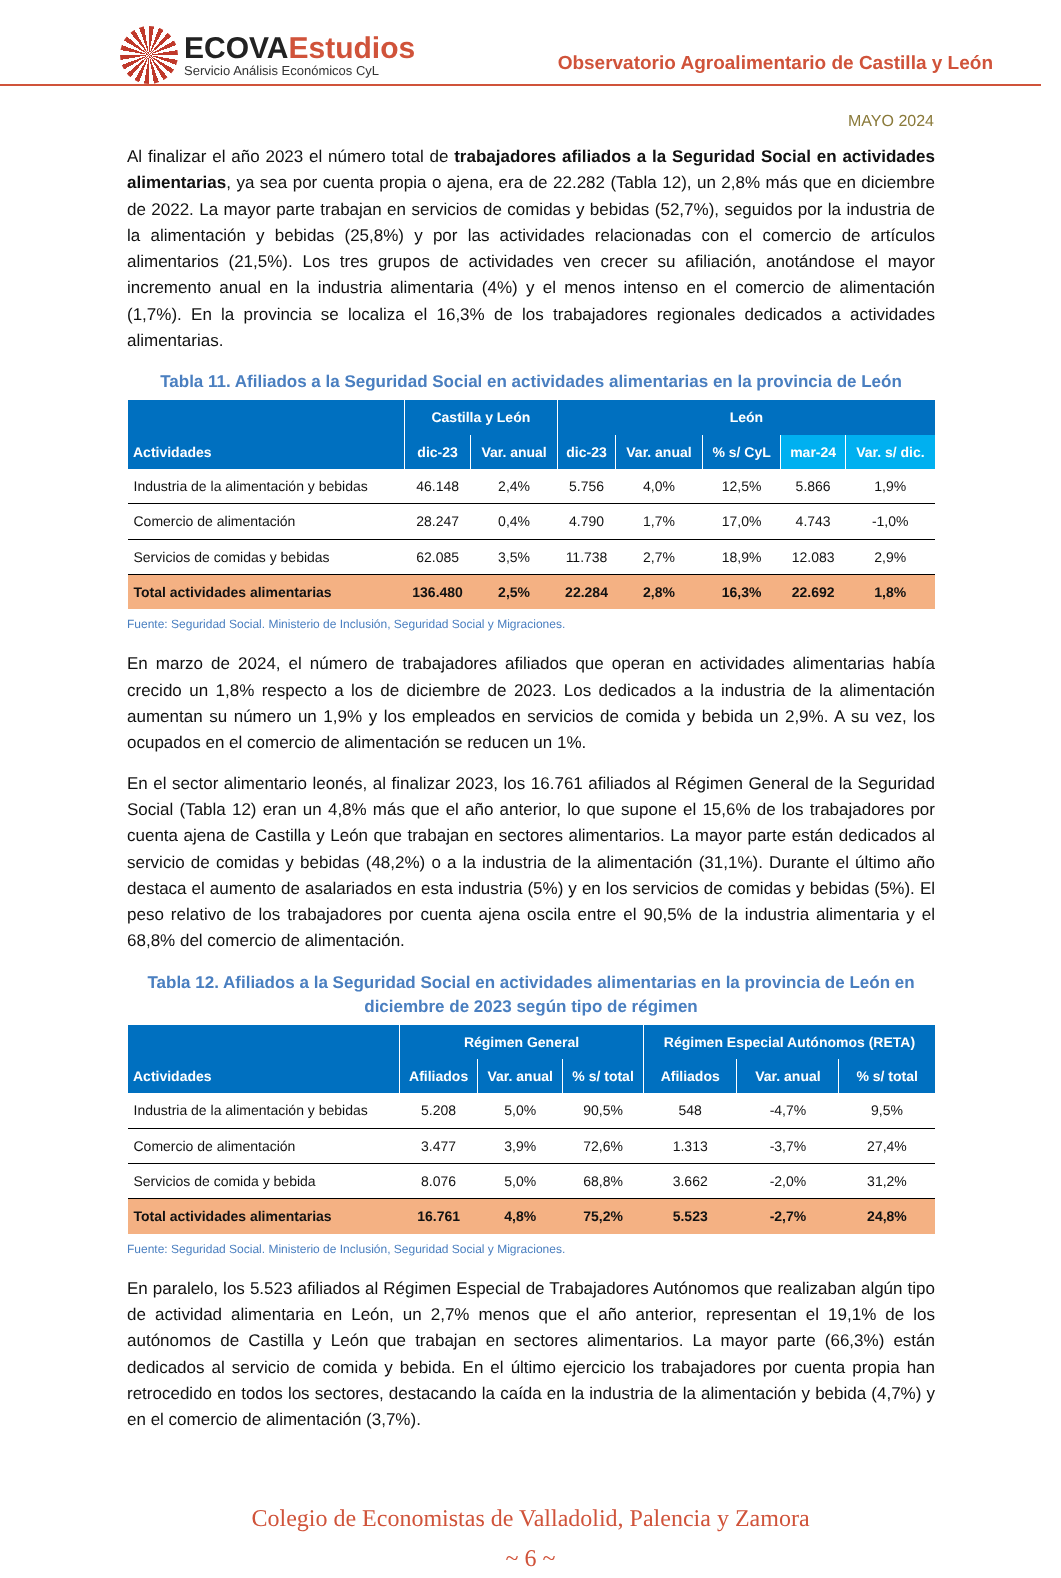ECOVAEstudios
Servicio Análisis Económicos CyL
Observatorio Agroalimentario de Castilla y León
MAYO 2024
Al finalizar el año 2023 el número total de trabajadores afiliados a la Seguridad Social en actividades alimentarias, ya sea por cuenta propia o ajena, era de 22.282 (Tabla 12), un 2,8% más que en diciembre de 2022. La mayor parte trabajan en servicios de comidas y bebidas (52,7%), seguidos por la industria de la alimentación y bebidas (25,8%) y por las actividades relacionadas con el comercio de artículos alimentarios (21,5%). Los tres grupos de actividades ven crecer su afiliación, anotándose el mayor incremento anual en la industria alimentaria (4%) y el menos intenso en el comercio de alimentación (1,7%). En la provincia se localiza el 16,3% de los trabajadores regionales dedicados a actividades alimentarias.
Tabla 11. Afiliados a la Seguridad Social en actividades alimentarias en la provincia de León
| Actividades | Castilla y León | | León | | | | |
| --- | --- | --- | --- | --- | --- | --- | --- |
| | dic-23 | Var. anual | dic-23 | Var. anual | % s/ CyL | mar-24 | Var. s/ dic. |
| Industria de la alimentación y bebidas | 46.148 | 2,4% | 5.756 | 4,0% | 12,5% | 5.866 | 1,9% |
| Comercio de alimentación | 28.247 | 0,4% | 4.790 | 1,7% | 17,0% | 4.743 | -1,0% |
| Servicios de comidas y bebidas | 62.085 | 3,5% | 11.738 | 2,7% | 18,9% | 12.083 | 2,9% |
| Total actividades alimentarias | 136.480 | 2,5% | 22.284 | 2,8% | 16,3% | 22.692 | 1,8% |
Fuente: Seguridad Social. Ministerio de Inclusión, Seguridad Social y Migraciones.
En marzo de 2024, el número de trabajadores afiliados que operan en actividades alimentarias había crecido un 1,8% respecto a los de diciembre de 2023. Los dedicados a la industria de la alimentación aumentan su número un 1,9% y los empleados en servicios de comida y bebida un 2,9%. A su vez, los ocupados en el comercio de alimentación se reducen un 1%.
En el sector alimentario leonés, al finalizar 2023, los 16.761 afiliados al Régimen General de la Seguridad Social (Tabla 12) eran un 4,8% más que el año anterior, lo que supone el 15,6% de los trabajadores por cuenta ajena de Castilla y León que trabajan en sectores alimentarios. La mayor parte están dedicados al servicio de comidas y bebidas (48,2%) o a la industria de la alimentación (31,1%). Durante el último año destaca el aumento de asalariados en esta industria (5%) y en los servicios de comidas y bebidas (5%). El peso relativo de los trabajadores por cuenta ajena oscila entre el 90,5% de la industria alimentaria y el 68,8% del comercio de alimentación.
Tabla 12. Afiliados a la Seguridad Social en actividades alimentarias en la provincia de León en diciembre de 2023 según tipo de régimen
| Actividades | Régimen General | | | Régimen Especial Autónomos (RETA) | | |
| --- | --- | --- | --- | --- | --- | --- |
| | Afiliados | Var. anual | % s/ total | Afiliados | Var. anual | % s/ total |
| Industria de la alimentación y bebidas | 5.208 | 5,0% | 90,5% | 548 | -4,7% | 9,5% |
| Comercio de alimentación | 3.477 | 3,9% | 72,6% | 1.313 | -3,7% | 27,4% |
| Servicios de comida y bebida | 8.076 | 5,0% | 68,8% | 3.662 | -2,0% | 31,2% |
| Total actividades alimentarias | 16.761 | 4,8% | 75,2% | 5.523 | -2,7% | 24,8% |
Fuente: Seguridad Social. Ministerio de Inclusión, Seguridad Social y Migraciones.
En paralelo, los 5.523 afiliados al Régimen Especial de Trabajadores Autónomos que realizaban algún tipo de actividad alimentaria en León, un 2,7% menos que el año anterior, representan el 19,1% de los autónomos de Castilla y León que trabajan en sectores alimentarios. La mayor parte (66,3%) están dedicados al servicio de comida y bebida. En el último ejercicio los trabajadores por cuenta propia han retrocedido en todos los sectores, destacando la caída en la industria de la alimentación y bebida (4,7%) y en el comercio de alimentación (3,7%).
Colegio de Economistas de Valladolid, Palencia y Zamora
~ 6 ~